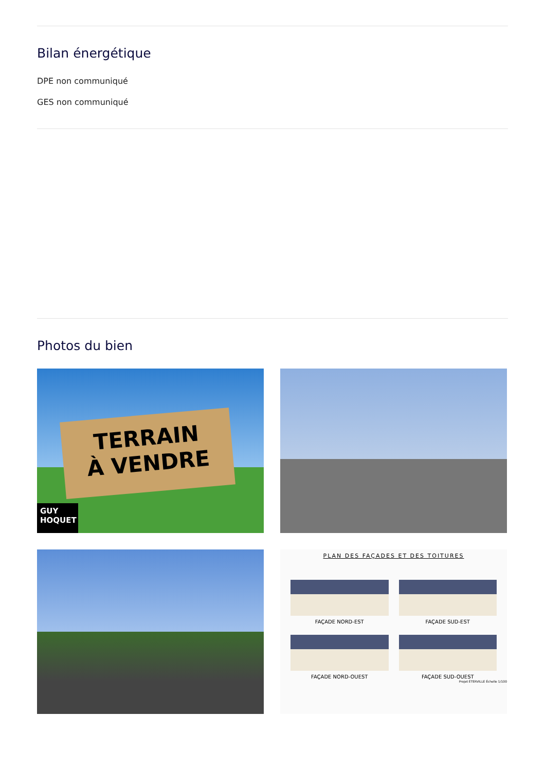Bilan énergétique
DPE non communiqué
GES non communiqué
Photos du bien
TERRAIN
À VENDRE
GUY
HOQUET
PLAN DES FAÇADES ET DES TOITURES
FAÇADE NORD-EST
FAÇADE SUD-EST
FAÇADE NORD-OUEST
FAÇADE SUD-OUEST
Projet ÉTERVILLE Échelle 1/100